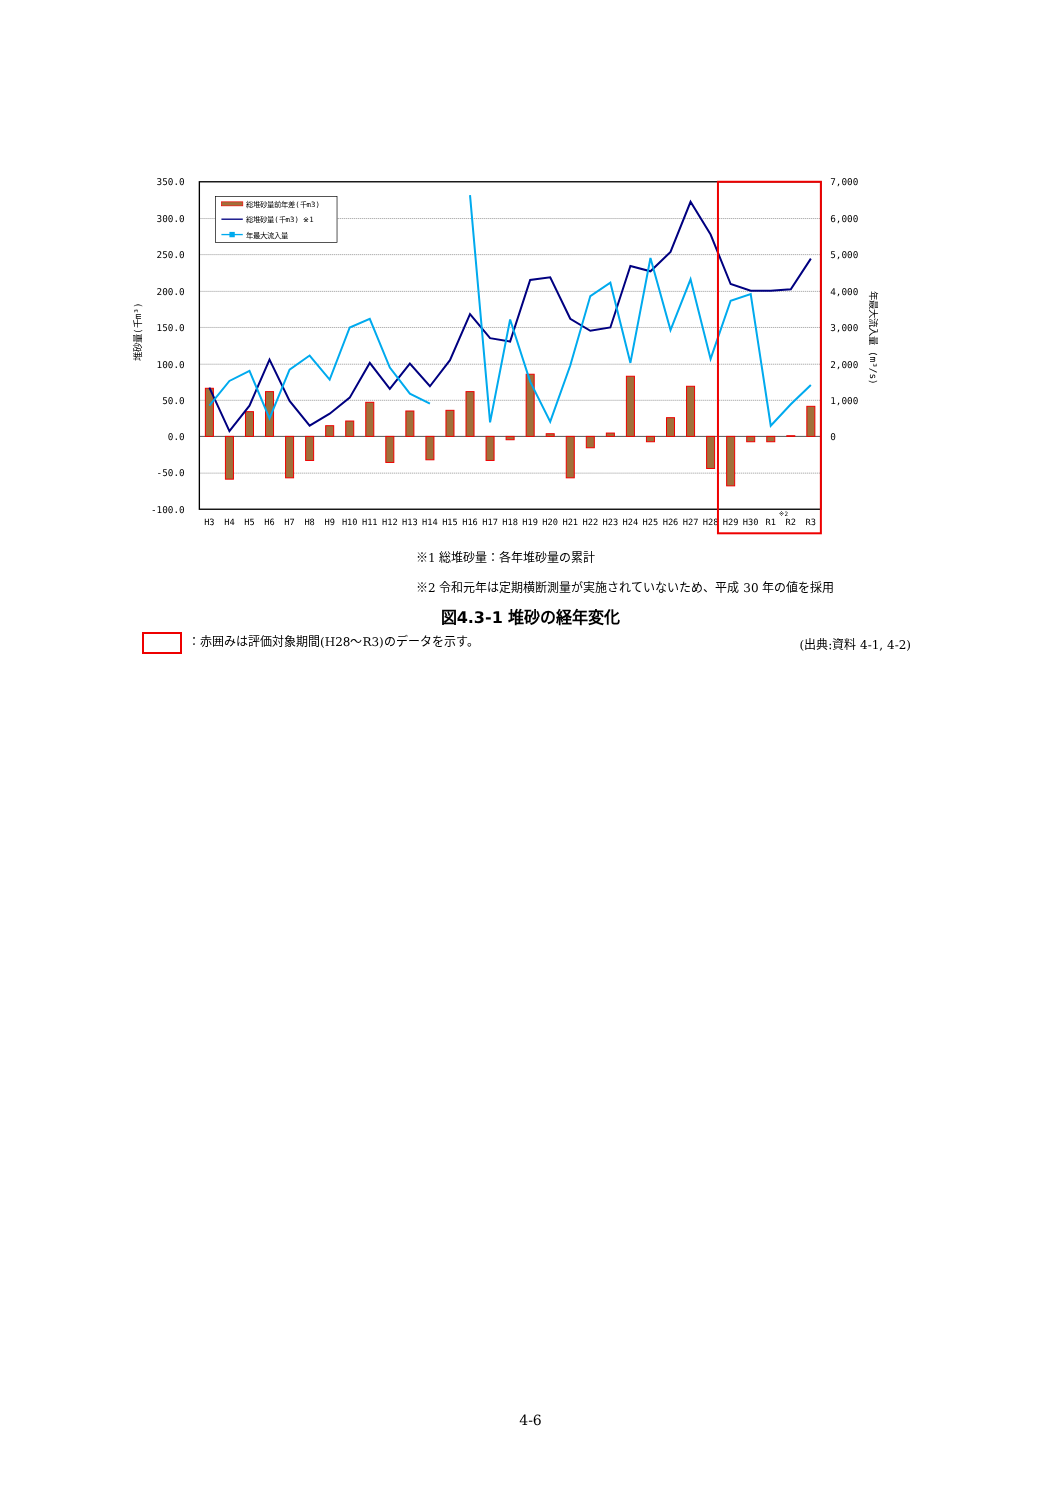350.0
300.0
250.0
200.0
150.0
100.0
50.0
0.0
-50.0
-100.0
7,000
6,000
5,000
4,000
3,000
2,000
1,000
0
H3
H4
H5
H6
H7
H8
H9
H10
H11
H12
H13
H14
H15
H16
H17
H18
H19
H20
H21
H22
H23
H24
H25
H26
H27
H28
H29
H30
R1
R2
R3
※2
堆砂量(千m³)
年最大流入量 (m³/s)
総堆砂量前年差(千m3)
総堆砂量(千m3) ※1
年最大流入量
※1 総堆砂量：各年堆砂量の累計
※2 令和元年は定期横断測量が実施されていないため、平成 30 年の値を採用
図4.3-1 堆砂の経年変化
：赤囲みは評価対象期間(H28～R3)のデータを示す。 (出典:資料 4-1, 4-2)
4-6